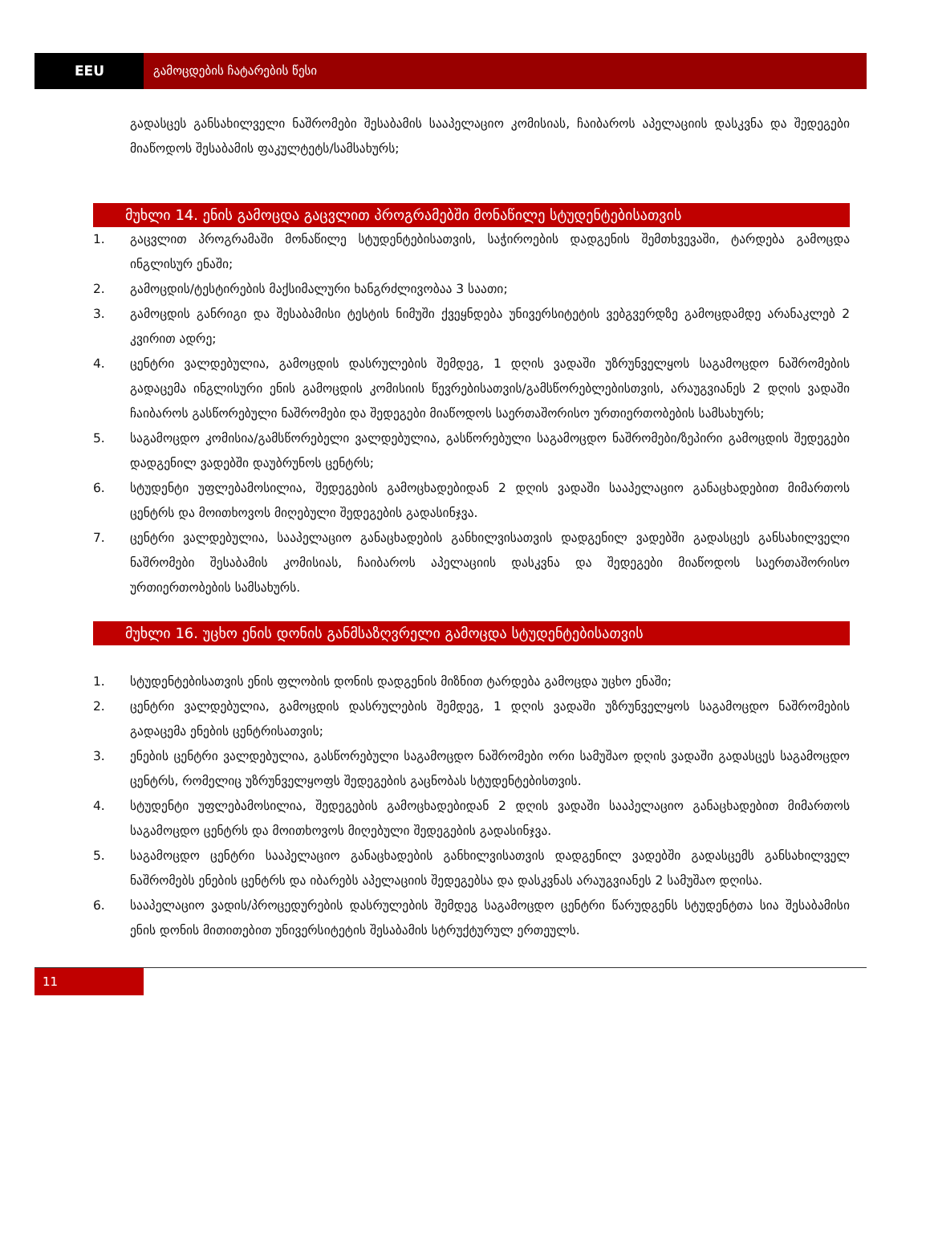EEU გამოცდების ჩატარების წესი
გადასცეს განსახილველი ნაშრომები შესაბამის სააპელაციო კომისიას, ჩაიბაროს აპელაციის დასკვნა და შედეგები მიაწოდოს შესაბამის ფაკულტეტს/სამსახურს;
მუხლი 14. ენის გამოცდა გაცვლით პროგრამებში მონაწილე სტუდენტებისათვის
1. გაცვლით პროგრამაში მონაწილე სტუდენტებისათვის, საჭიროების დადგენის შემთხვევაში, ტარდება გამოცდა ინგლისურ ენაში;
2. გამოცდის/ტესტირების მაქსიმალური ხანგრძლივობაა 3 საათი;
3. გამოცდის განრიგი და შესაბამისი ტესტის ნიმუში ქვეყნდება უნივერსიტეტის ვებგვერდზე გამოცდამდე არანაკლებ 2 კვირით ადრე;
4. ცენტრი ვალდებულია, გამოცდის დასრულების შემდეგ, 1 დღის ვადაში უზრუნველყოს საგამოცდო ნაშრომების გადაცემა ინგლისური ენის გამოცდის კომისიის წევრებისათვის/გამსწორებლებისთვის, არაუგვიანეს 2 დღის ვადაში ჩაიბაროს გასწორებული ნაშრომები და შედეგები მიაწოდოს საერთაშორისო ურთიერთობების სამსახურს;
5. საგამოცდო კომისია/გამსწორებელი ვალდებულია, გასწორებული საგამოცდო ნაშრომები/ზეპირი გამოცდის შედეგები დადგენილ ვადებში დაუბრუნოს ცენტრს;
6. სტუდენტი უფლებამოსილია, შედეგების გამოცხადებიდან 2 დღის ვადაში სააპელაციო განაცხადებით მიმართოს ცენტრს და მოითხოვოს მიღებული შედეგების გადასინჯვა.
7. ცენტრი ვალდებულია, სააპელაციო განაცხადების განხილვისათვის დადგენილ ვადებში გადასცეს განსახილველი ნაშრომები შესაბამის კომისიას, ჩაიბაროს აპელაციის დასკვნა და შედეგები მიაწოდოს საერთაშორისო ურთიერთობების სამსახურს.
მუხლი 16. უცხო ენის დონის განმსაზღვრელი გამოცდა სტუდენტებისათვის
1. სტუდენტებისათვის ენის ფლობის დონის დადგენის მიზნით ტარდება გამოცდა უცხო ენაში;
2. ცენტრი ვალდებულია, გამოცდის დასრულების შემდეგ, 1 დღის ვადაში უზრუნველყოს საგამოცდო ნაშრომების გადაცემა ენების ცენტრისათვის;
3. ენების ცენტრი ვალდებულია, გასწორებული საგამოცდო ნაშრომები ორი სამუშაო დღის ვადაში გადასცეს საგამოცდო ცენტრს, რომელიც უზრუნველყოფს შედეგების გაცნობას სტუდენტებისთვის.
4. სტუდენტი უფლებამოსილია, შედეგების გამოცხადებიდან 2 დღის ვადაში სააპელაციო განაცხადებით მიმართოს საგამოცდო ცენტრს და მოითხოვოს მიღებული შედეგების გადასინჯვა.
5. საგამოცდო ცენტრი სააპელაციო განაცხადების განხილვისათვის დადგენილ ვადებში გადასცემს განსახილველ ნაშრომებს ენების ცენტრს და იბარებს აპელაციის შედეგებსა და დასკვნას არაუგვიანეს 2 სამუშაო დღისა.
6. სააპელაციო ვადის/პროცედურების დასრულების შემდეგ საგამოცდო ცენტრი წარუდგენს სტუდენტთა სია შესაბამისი ენის დონის მითითებით უნივერსიტეტის შესაბამის სტრუქტურულ ერთეულს.
11